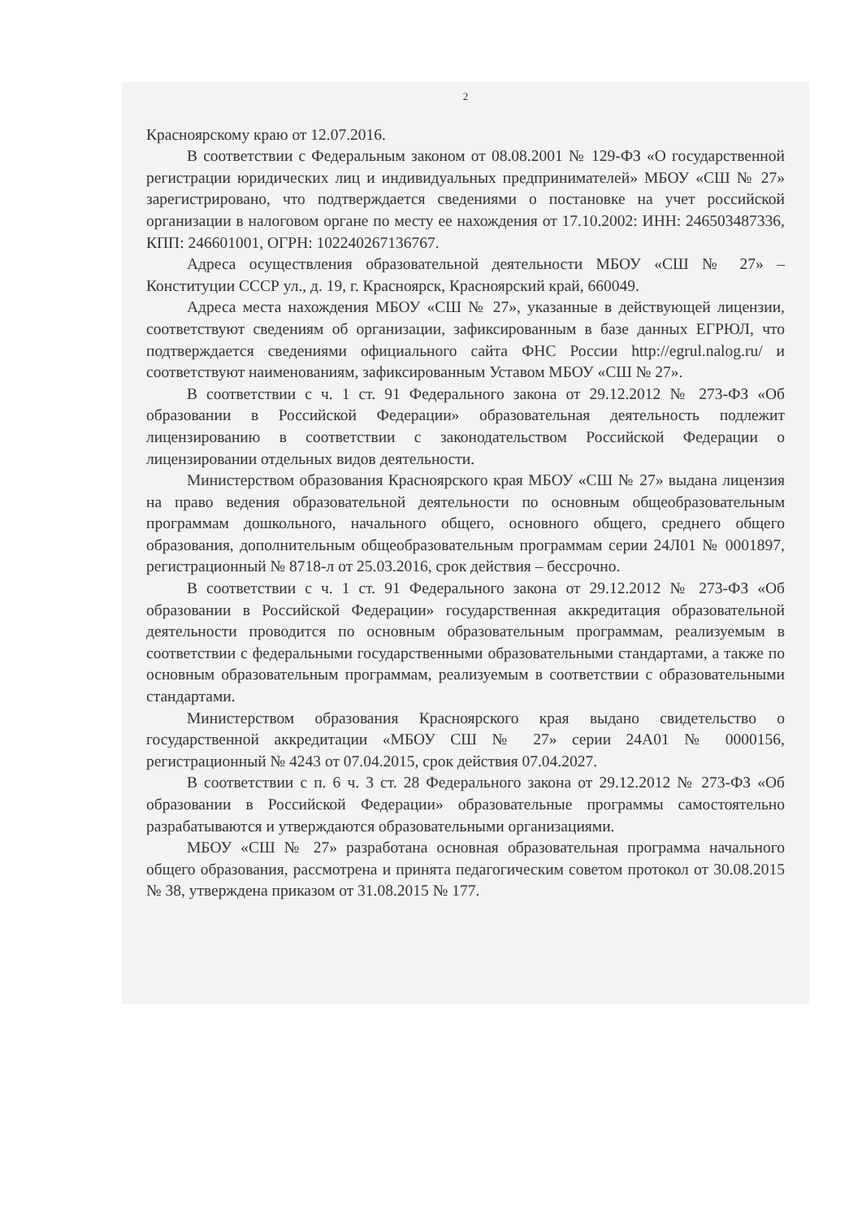2
Красноярскому краю от 12.07.2016.
В соответствии с Федеральным законом от 08.08.2001 № 129-ФЗ «О государственной регистрации юридических лиц и индивидуальных предпринимателей» МБОУ «СШ № 27» зарегистрировано, что подтверждается сведениями о постановке на учет российской организации в налоговом органе по месту ее нахождения от 17.10.2002: ИНН: 246503487336, КПП: 246601001, ОГРН: 102240267136767.
Адреса осуществления образовательной деятельности МБОУ «СШ № 27» – Конституции СССР ул., д. 19, г. Красноярск, Красноярский край, 660049.
Адреса места нахождения МБОУ «СШ № 27», указанные в действующей лицензии, соответствуют сведениям об организации, зафиксированным в базе данных ЕГРЮЛ, что подтверждается сведениями официального сайта ФНС России http://egrul.nalog.ru/ и соответствуют наименованиям, зафиксированным Уставом МБОУ «СШ № 27».
В соответствии с ч. 1 ст. 91 Федерального закона от 29.12.2012 № 273-ФЗ «Об образовании в Российской Федерации» образовательная деятельность подлежит лицензированию в соответствии с законодательством Российской Федерации о лицензировании отдельных видов деятельности.
Министерством образования Красноярского края МБОУ «СШ № 27» выдана лицензия на право ведения образовательной деятельности по основным общеобразовательным программам дошкольного, начального общего, основного общего, среднего общего образования, дополнительным общеобразовательным программам серии 24Л01 № 0001897, регистрационный № 8718-л от 25.03.2016, срок действия – бессрочно.
В соответствии с ч. 1 ст. 91 Федерального закона от 29.12.2012 № 273-ФЗ «Об образовании в Российской Федерации» государственная аккредитация образовательной деятельности проводится по основным образовательным программам, реализуемым в соответствии с федеральными государственными образовательными стандартами, а также по основным образовательным программам, реализуемым в соответствии с образовательными стандартами.
Министерством образования Красноярского края выдано свидетельство о государственной аккредитации «МБОУ СШ № 27» серии 24А01 № 0000156, регистрационный № 4243 от 07.04.2015, срок действия 07.04.2027.
В соответствии с п. 6 ч. 3 ст. 28 Федерального закона от 29.12.2012 № 273-ФЗ «Об образовании в Российской Федерации» образовательные программы самостоятельно разрабатываются и утверждаются образовательными организациями.
МБОУ «СШ № 27» разработана основная образовательная программа начального общего образования, рассмотрена и принята педагогическим советом протокол от 30.08.2015 № 38, утверждена приказом от 31.08.2015 № 177.